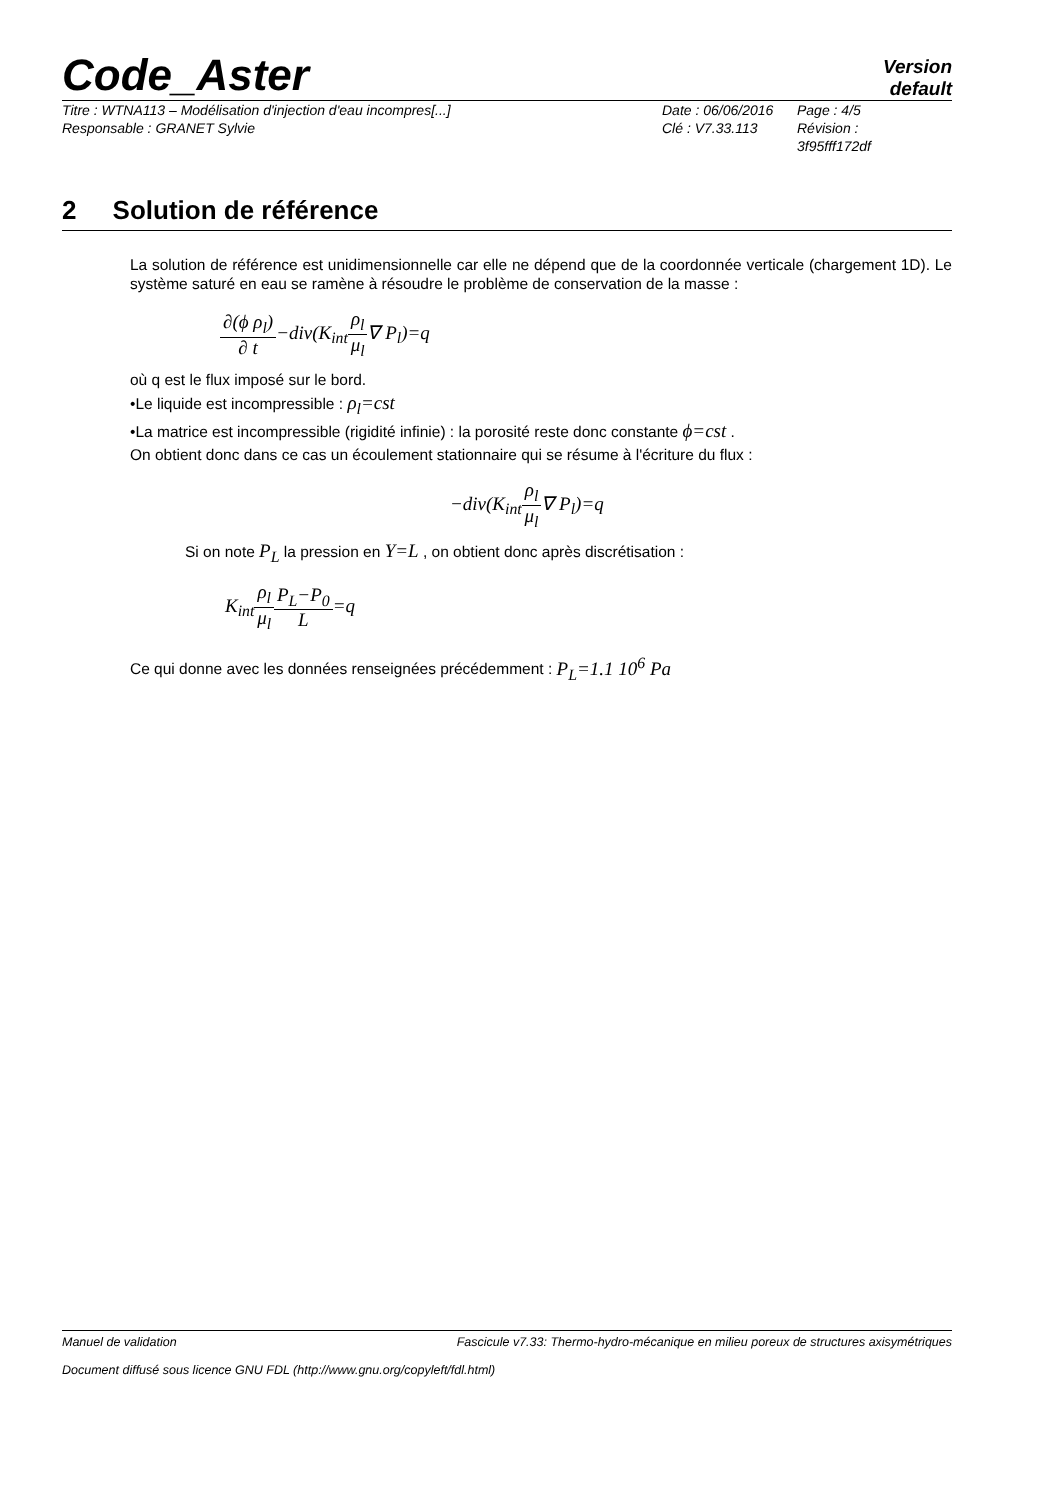Code_Aster
Version
default
Titre : WTNA113 – Modélisation d'injection d'eau incompres[...]
Responsable : GRANET Sylvie
Date : 06/06/2016
Clé : V7.33.113
Page : 4/5
Révision :
3f95fff172df
2 Solution de référence
La solution de référence est unidimensionnelle car elle ne dépend que de la coordonnée verticale (chargement 1D). Le système saturé en eau se ramène à résoudre le problème de conservation de la masse :
∂(ϕ ρ<sub>l</sub>) ∂ t−div(K<sub>int</sub>ρ<sub>l</sub> μ<sub>l</sub>∇ P<sub>l</sub>)=q
où q est le flux imposé sur le bord.
•Le liquide est incompressible : ρ<sub>l</sub>=cst
•La matrice est incompressible (rigidité infinie) : la porosité reste donc constante ϕ=cst .
On obtient donc dans ce cas un écoulement stationnaire qui se résume à l'écriture du flux :
−div(K<sub>int</sub>ρ<sub>l</sub> μ<sub>l</sub>∇ P<sub>l</sub>)=q
Si on note P<sub>L</sub> la pression en Y=L , on obtient donc après discrétisation :
K<sub>int</sub>ρ<sub>l</sub> μ<sub>l</sub> P<sub>L</sub>−P<sub>0</sub> L=q
Ce qui donne avec les données renseignées précédemment : P<sub>L</sub>=1.1 10<sup>6</sup> Pa
Manuel de validation Fascicule v7.33: Thermo-hydro-mécanique en milieu poreux de structures axisymétriques
Document diffusé sous licence GNU FDL (http://www.gnu.org/copyleft/fdl.html)